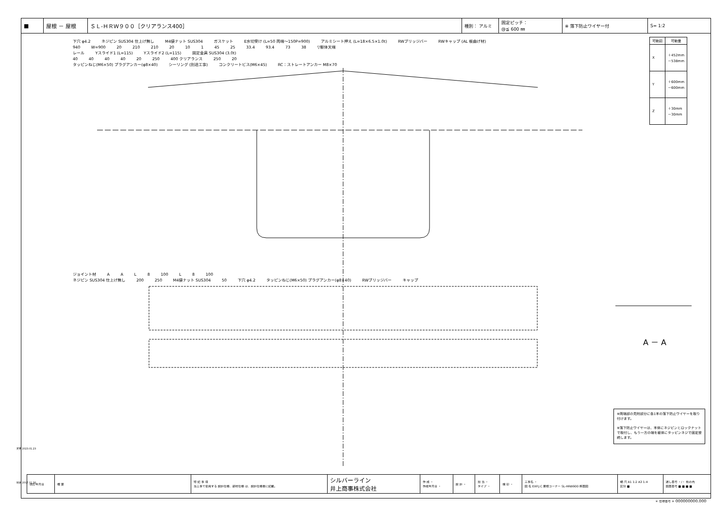| ■ | 屋根 － 屋根 | ＳＬ-ＨＲＷ９００［クリアランス400］ | 種別： アルミ | 固定ピッチ： @≦ 600 ㎜ | ※ 落下防止ワイヤー付 | S= 1:2 |
下穴 φ4.2 ネジピン SUS304 仕上げ無し M4袋ナット SUS304 ガスケット E水切受け (L=50 両端～150P=900) アルミシート押え (L=18×6.5×1.0t) RWブリッジバー RWキャップ (AL 板曲げ材)
940 W=900 20 210 210 20 10 1 45 25 33.4 93.4 73 38 ▽躯体天端
レール Yスライド1 (L=115) Yスライド2 (L=115) 固定金具 SUS304 (3.0t)
40 40 40 40 20 250 400 クリアランス 250 20
タッピンねじ(M6×50) プラグアンカー(φ8×40) シーリング (別途工事) コンクリートビス(M6×45) RC：ストレートアンカー M8×70
ジョイント材 A A L 8 100 L 8 100
ネジピン SUS304 仕上げ無し 200 250 M4袋ナット SUS304 50 下穴 φ4.2 タッピンねじ(M6×50) プラグアンカー(φ8×40) RWブリッジバー キャップ
| 可動図 | 可動量 |
| --- | --- |
| X | ＋452mm －538mm |
| Y | ＋600mm －600mm |
| Z | ＋30mm －30mm |
A － A
※両端部の見附部分に各1本の落下防止ワイヤーを取り付けます。
※落下防止ワイヤーは、本体にネジピンとロックナットで取付し、もう一方の端を躯体にタッピンネジで固定接続します。
| 改訂年月日 | 概 要 | 特 記 事 項 当工事で使用する 設計仕様、部材仕様 は、設計仕様書に記載。 | シルバーライン 井上商事株式会社 | 作 成 ・ 作成年月日 ・ | 設 計 ・ | 担 当 ・ タイプ ・ | 検 印 ・ | 工事名 ・ 図 名 EXP.J.C 屋根コーナー SL-HRW900 断面図 | 縮 尺 A1 1:2 A3 1:4 区分 ■ | 通し番号 ・/・ 枚の内 図面番号 ■ ■ ■ ■ |
＊ 管理番号 ＊ 000000000.000
変更 2023.01.23
制定 2017.11.20